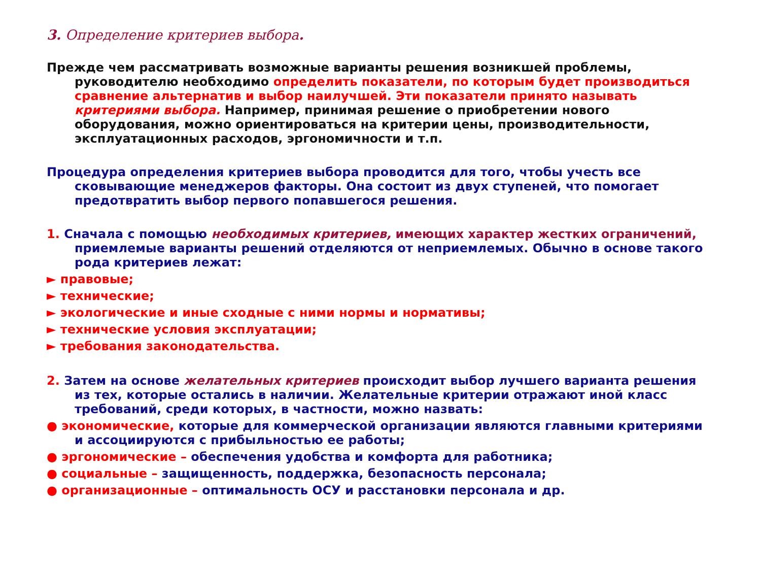3. Определение критериев выбора.
Прежде чем рассматривать возможные варианты решения возникшей проблемы, руководителю необходимо определить показатели, по которым будет производиться сравнение альтернатив и выбор наилучшей. Эти показатели принято называть критериями выбора. Например, принимая решение о приобретении нового оборудования, можно ориентироваться на критерии цены, производительности, эксплуатационных расходов, эргономичности и т.п.
Процедура определения критериев выбора проводится для того, чтобы учесть все сковывающие менеджеров факторы. Она состоит из двух ступеней, что помогает предотвратить выбор первого попавшегося решения.
1. Сначала с помощью необходимых критериев, имеющих характер жестких ограничений, приемлемые варианты решений отделяются от неприемлемых. Обычно в основе такого рода критериев лежат:
► правовые;
► технические;
► экологические и иные сходные с ними нормы и нормативы;
► технические условия эксплуатации;
► требования законодательства.
2. Затем на основе желательных критериев происходит выбор лучшего варианта решения из тех, которые остались в наличии. Желательные критерии отражают иной класс требований, среди которых, в частности, можно назвать:
● экономические, которые для коммерческой организации являются главными критериями и ассоциируются с прибыльностью ее работы;
● эргономические – обеспечения удобства и комфорта для работника;
● социальные – защищенность, поддержка, безопасность персонала;
● организационные – оптимальность ОСУ и расстановки персонала и др.